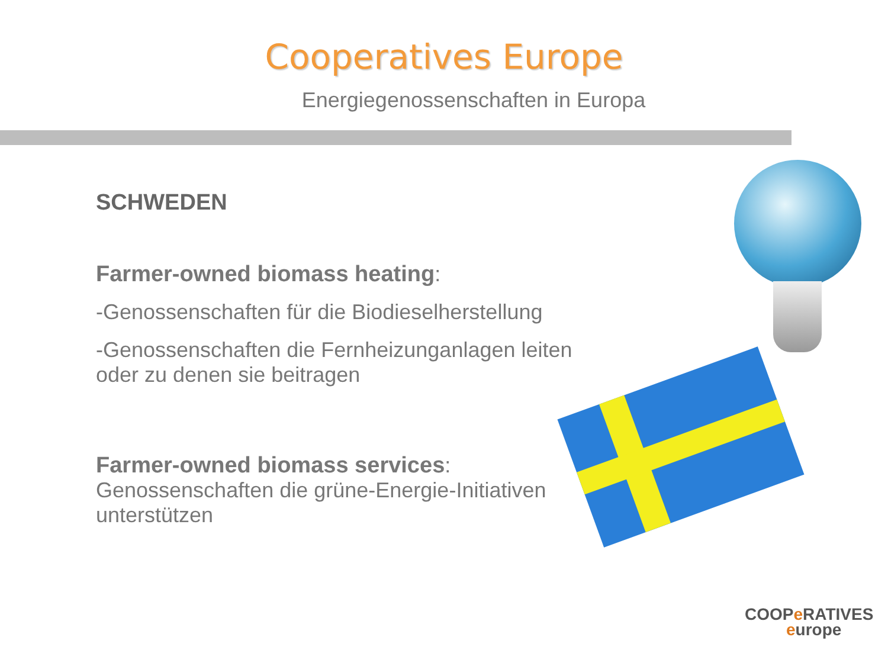Cooperatives Europe
Energiegenossenschaften in Europa
SCHWEDEN
Farmer-owned biomass heating:
-Genossenschaften für die Biodieselherstellung
-Genossenschaften die Fernheizunganlagen leiten oder zu denen sie beitragen
Farmer-owned biomass services:
Genossenschaften die grüne-Energie-Initiativen unterstützen
COOPe RATIVES
europe